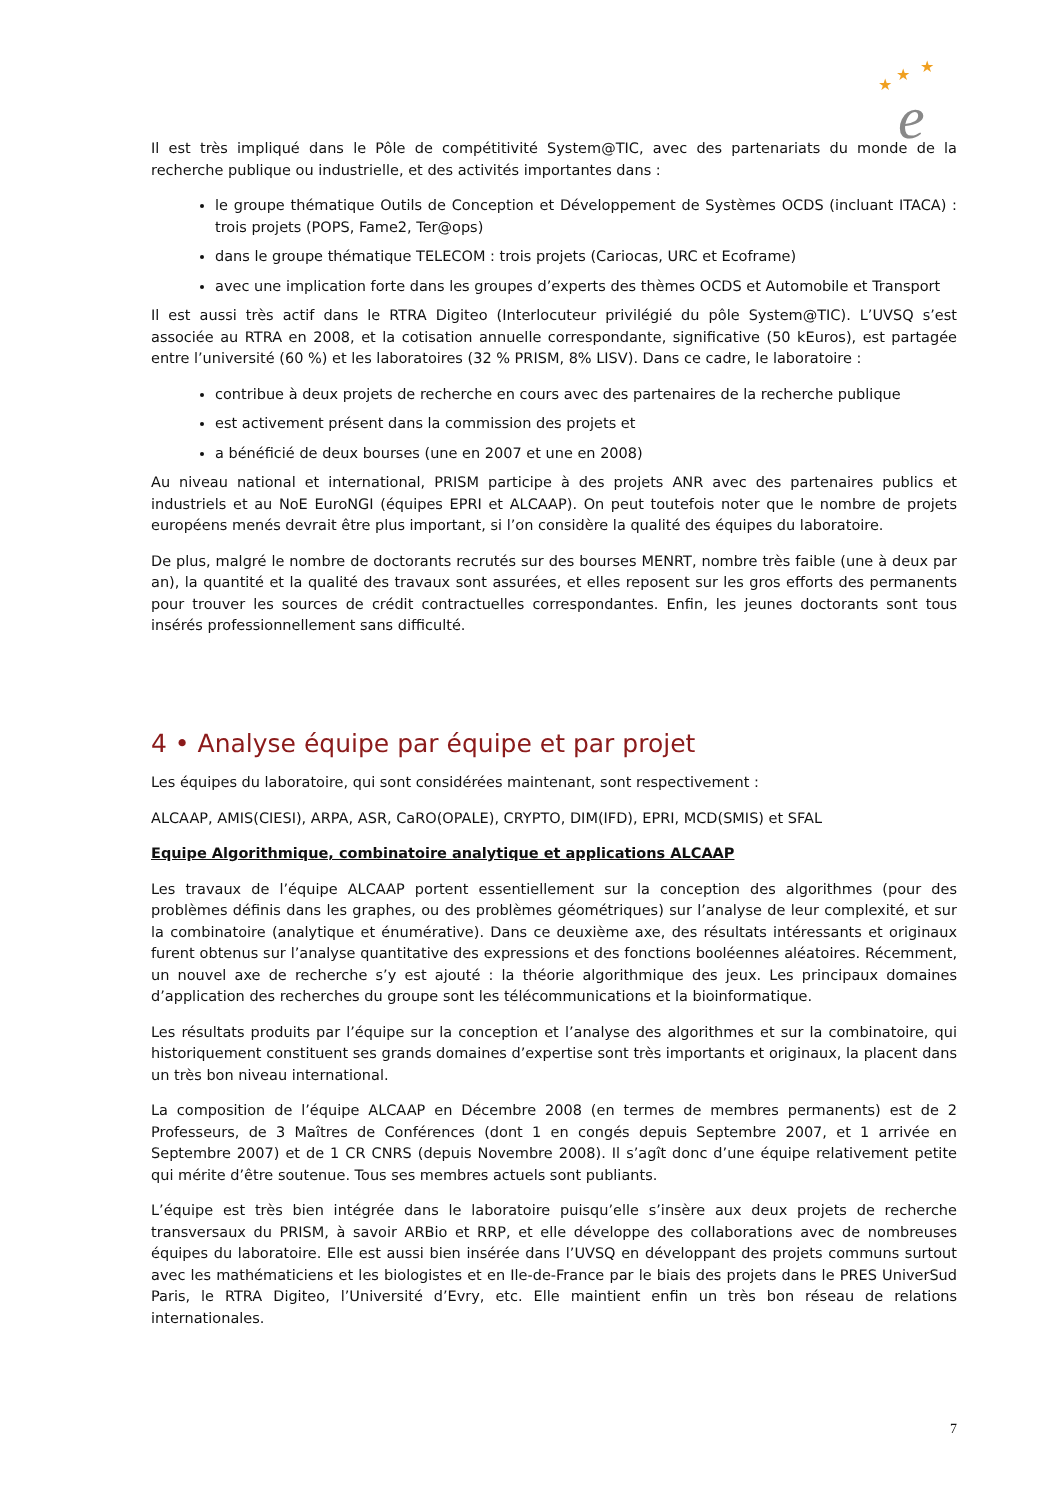★
★
★
e
Il est très impliqué dans le Pôle de compétitivité System@TIC, avec des partenariats du monde de la recherche publique ou industrielle, et des activités importantes dans :
le groupe thématique Outils de Conception et Développement de Systèmes OCDS (incluant ITACA) : trois projets (POPS, Fame2, Ter@ops)
dans le groupe thématique TELECOM : trois projets (Cariocas, URC et Ecoframe)
avec une implication forte dans les groupes d’experts des thèmes OCDS et Automobile et Transport
Il est aussi très actif dans le RTRA Digiteo (Interlocuteur privilégié du pôle System@TIC). L’UVSQ s’est associée au RTRA en 2008, et la cotisation annuelle correspondante, significative (50 kEuros), est partagée entre l’université (60 %) et les laboratoires (32 % PRISM, 8% LISV). Dans ce cadre, le laboratoire :
contribue à deux projets de recherche en cours avec des partenaires de la recherche publique
est activement présent dans la commission des projets et
a bénéficié de deux bourses (une en 2007 et une en 2008)
Au niveau national et international, PRISM participe à des projets ANR avec des partenaires publics et industriels et au NoE EuroNGI (équipes EPRI et ALCAAP). On peut toutefois noter que le nombre de projets européens menés devrait être plus important, si l’on considère la qualité des équipes du laboratoire.
De plus, malgré le nombre de doctorants recrutés sur des bourses MENRT, nombre très faible (une à deux par an), la quantité et la qualité des travaux sont assurées, et elles reposent sur les gros efforts des permanents pour trouver les sources de crédit contractuelles correspondantes. Enfin, les jeunes doctorants sont tous insérés professionnellement sans difficulté.
4 • Analyse équipe par équipe et par projet
Les équipes du laboratoire, qui sont considérées maintenant, sont respectivement :
ALCAAP, AMIS(CIESI), ARPA, ASR, CaRO(OPALE), CRYPTO, DIM(IFD), EPRI, MCD(SMIS) et SFAL
Equipe Algorithmique, combinatoire analytique et applications ALCAAP
Les travaux de l’équipe ALCAAP portent essentiellement sur la conception des algorithmes (pour des problèmes définis dans les graphes, ou des problèmes géométriques) sur l’analyse de leur complexité, et sur la combinatoire (analytique et énumérative). Dans ce deuxième axe, des résultats intéressants et originaux furent obtenus sur l’analyse quantitative des expressions et des fonctions booléennes aléatoires. Récemment, un nouvel axe de recherche s’y est ajouté : la théorie algorithmique des jeux. Les principaux domaines d’application des recherches du groupe sont les télécommunications et la bioinformatique.
Les résultats produits par l’équipe sur la conception et l’analyse des algorithmes et sur la combinatoire, qui historiquement constituent ses grands domaines d’expertise sont très importants et originaux, la placent dans un très bon niveau international.
La composition de l’équipe ALCAAP en Décembre 2008 (en termes de membres permanents) est de 2 Professeurs, de 3 Maîtres de Conférences (dont 1 en congés depuis Septembre 2007, et 1 arrivée en Septembre 2007) et de 1 CR CNRS (depuis Novembre 2008). Il s’agît donc d’une équipe relativement petite qui mérite d’être soutenue. Tous ses membres actuels sont publiants.
L’équipe est très bien intégrée dans le laboratoire puisqu’elle s’insère aux deux projets de recherche transversaux du PRISM, à savoir ARBio et RRP, et elle développe des collaborations avec de nombreuses équipes du laboratoire. Elle est aussi bien insérée dans l’UVSQ en développant des projets communs surtout avec les mathématiciens et les biologistes et en Ile-de-France par le biais des projets dans le PRES UniverSud Paris, le RTRA Digiteo, l’Université d’Evry, etc. Elle maintient enfin un très bon réseau de relations internationales.
7